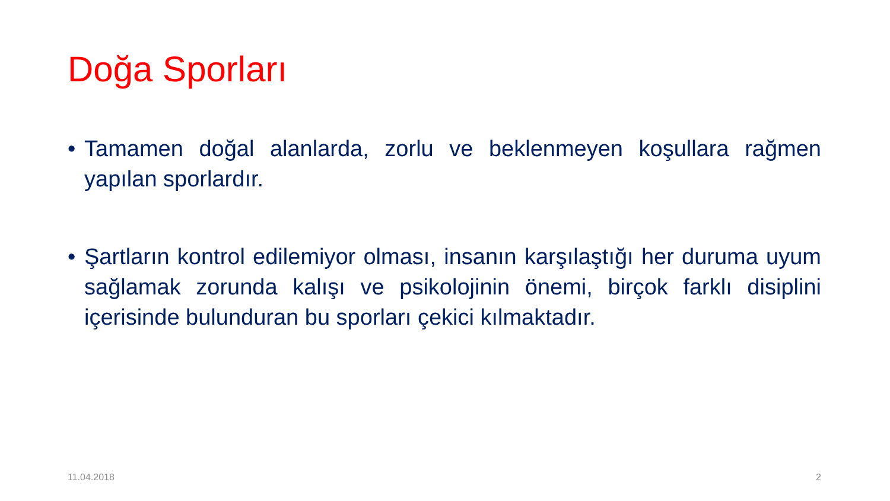Doğa Sporları
• Tamamen doğal alanlarda, zorlu ve beklenmeyen koşullara rağmen yapılan sporlardır.
• Şartların kontrol edilemiyor olması, insanın karşılaştığı her duruma uyum sağlamak zorunda kalışı ve psikolojinin önemi, birçok farklı disiplini içerisinde bulunduran bu sporları çekici kılmaktadır.
11.04.2018 2